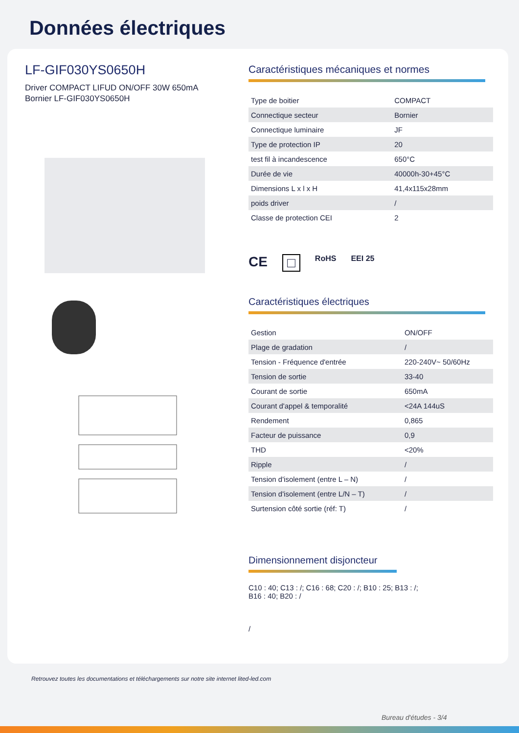Données électriques
LF-GIF030YS0650H
Driver COMPACT LIFUD ON/OFF 30W 650mA
Bornier LF-GIF030YS0650H
Caractéristiques mécaniques et normes
| Type de boitier | COMPACT |
| Connectique secteur | Bornier |
| Connectique luminaire | JF |
| Type de protection IP | 20 |
| test fil à incandescence | 650°C |
| Durée de vie | 40000h-30+45°C |
| Dimensions L x l x H | 41,4x115x28mm |
| poids driver | / |
| Classe de protection CEI | 2 |
CE □ RoHS EEI 25
Caractéristiques électriques
| Gestion | ON/OFF |
| Plage de gradation | / |
| Tension - Fréquence d'entrée | 220-240V~ 50/60Hz |
| Tension de sortie | 33-40 |
| Courant de sortie | 650mA |
| Courant d'appel & temporalité | <24A 144uS |
| Rendement | 0,865 |
| Facteur de puissance | 0,9 |
| THD | <20% |
| Ripple | / |
| Tension d'isolement (entre L – N) | / |
| Tension d'isolement (entre L/N – T) | / |
| Surtension côté sortie (réf: T) | / |
Dimensionnement disjoncteur
C10 : 40; C13 : /; C16 : 68; C20 : /; B10 : 25; B13 : /; B16 : 40; B20 : /
/
Retrouvez toutes les documentations et téléchargements sur notre site internet lited-led.com
Bureau d'études - 3/4